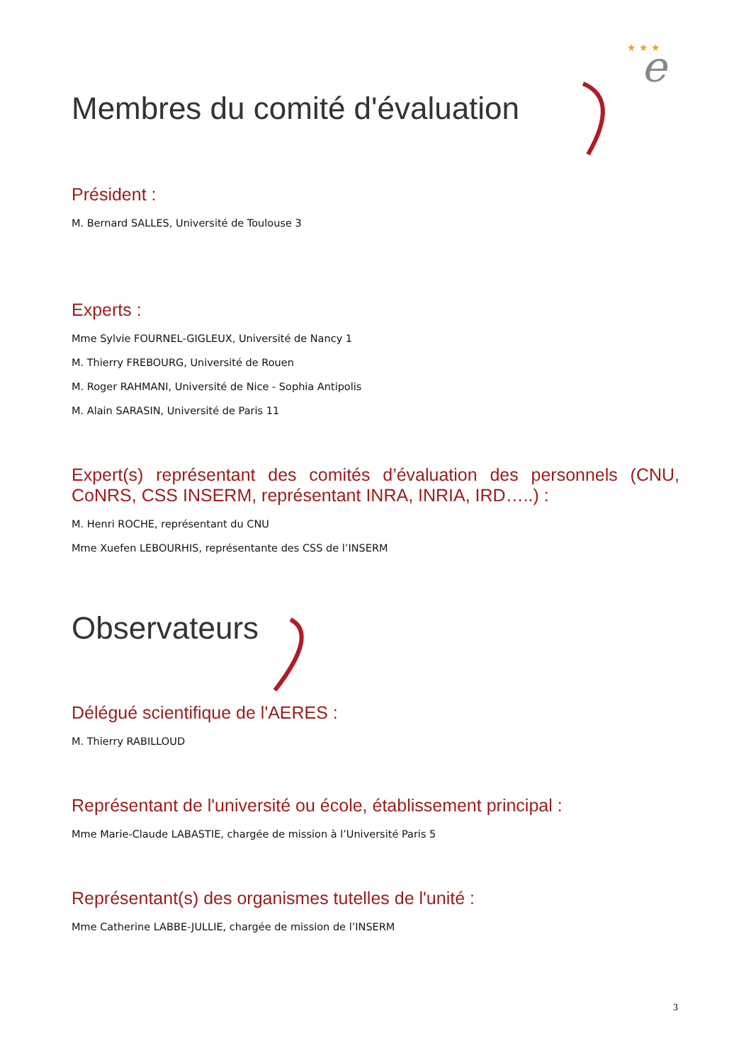e
★ ★ ★
Membres du comité d'évaluation
Président :
M. Bernard SALLES, Université de Toulouse 3
Experts :
Mme Sylvie FOURNEL-GIGLEUX, Université de Nancy 1
M. Thierry FREBOURG, Université de Rouen
M. Roger RAHMANI, Université de Nice - Sophia Antipolis
M. Alain SARASIN, Université de Paris 11
Expert(s) représentant des comités d’évaluation des personnels (CNU, CoNRS, CSS INSERM, représentant INRA, INRIA, IRD…..) :
M. Henri ROCHE, représentant du CNU
Mme Xuefen LEBOURHIS, représentante des CSS de l’INSERM
Observateurs
Délégué scientifique de l'AERES :
M. Thierry RABILLOUD
Représentant de l'université ou école, établissement principal :
Mme Marie-Claude LABASTIE, chargée de mission à l’Université Paris 5
Représentant(s) des organismes tutelles de l'unité :
Mme Catherine LABBE-JULLIE, chargée de mission de l’INSERM
3